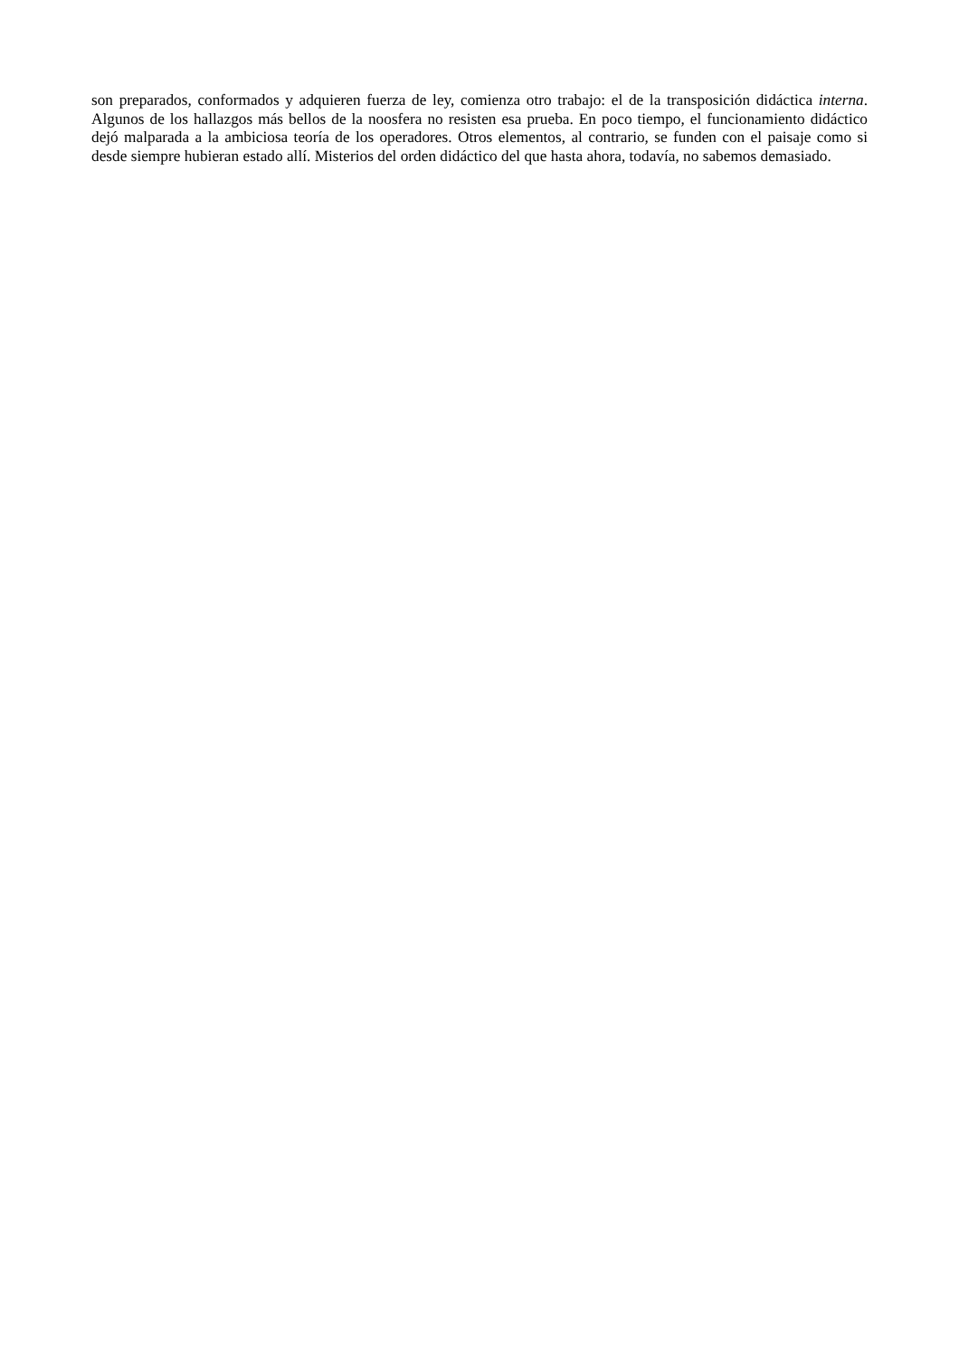son preparados, conformados y adquieren fuerza de ley, comienza otro trabajo: el de la transposición didáctica interna. Algunos de los hallazgos más bellos de la noosfera no resisten esa prueba. En poco tiempo, el funcionamiento didáctico dejó malparada a la ambiciosa teoría de los operadores. Otros elementos, al contrario, se funden con el paisaje como si desde siempre hubieran estado allí. Misterios del orden didáctico del que hasta ahora, todavía, no sabemos demasiado.